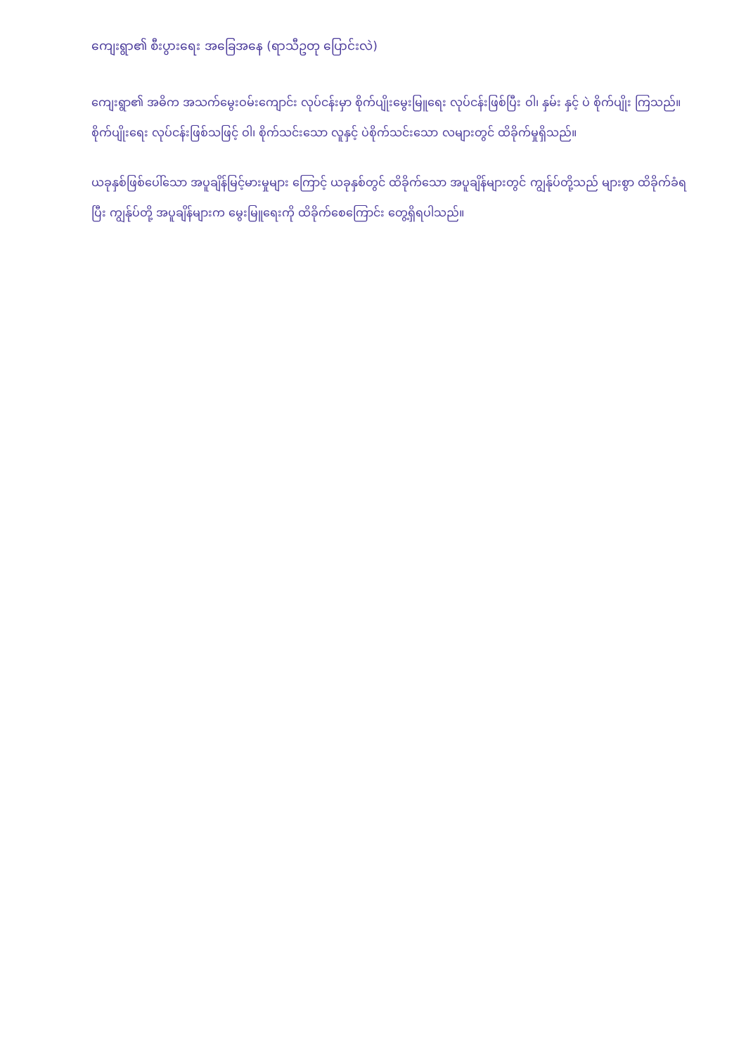ကျေးရွာ၏ စီးပွားရေး အခြေအနေ (ရာသီဥတု ပြောင်းလဲ)
ကျေးရွာ၏ အဓိက အသက်မွေးဝမ်းကျောင်း လုပ်ငန်းမှာ စိုက်ပျိုးမွေးမြူရေး လုပ်ငန်းဖြစ်ပြီး ဝါ၊ နှမ်း နှင့် ပဲ စိုက်ပျိုး ကြသည်။ စိုက်ပျိုးရေး လုပ်ငန်းဖြစ်သဖြင့် ဝါ၊ စိုက်သင်းသော လူနှင့် ပဲစိုက်သင်းသော လများတွင် ထိခိုက်မှုရှိသည်။
ယခုနှစ်ဖြစ်ပေါ်သော အပူချိန်မြင့်မားမှုများ ကြောင့် ယခုနှစ်တွင် ထိခိုက်သော အပူချိန်များတွင် ကျွန်ုပ်တို့သည် များစွာ ထိခိုက်ခံရပြီး ကျွန်ုပ်တို့ အပူချိန်များက မွေးမြူရေးကို ထိခိုက်စေကြောင်း တွေ့ရှိရပါသည်။